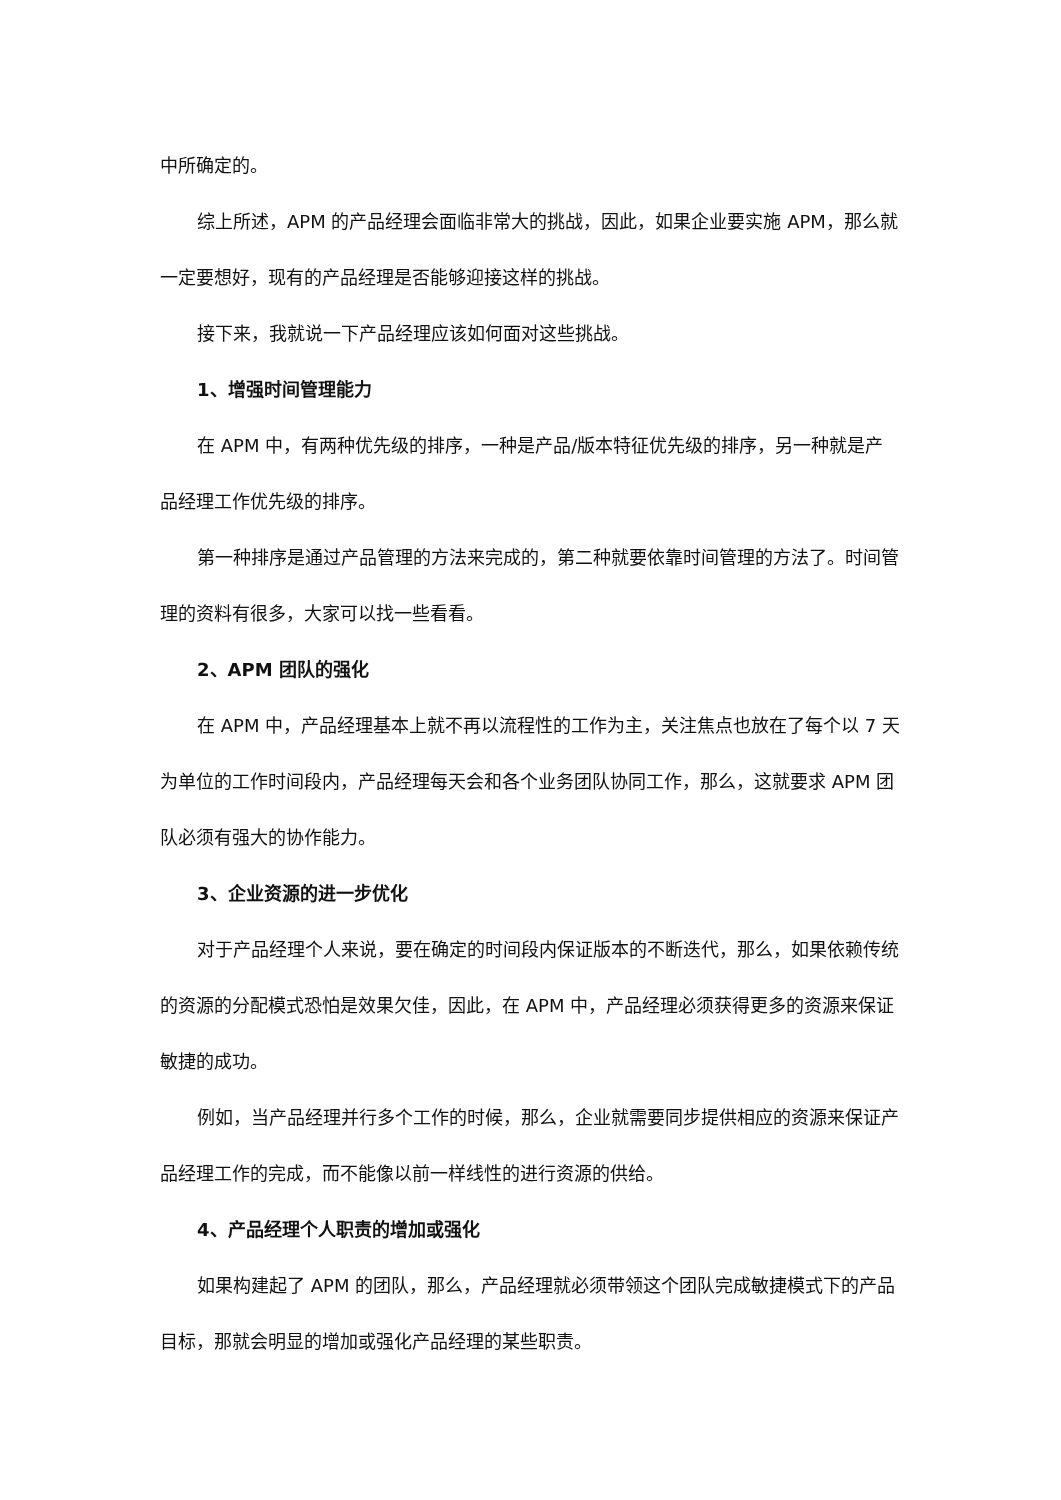中所确定的。
综上所述，APM 的产品经理会面临非常大的挑战，因此，如果企业要实施 APM，那么就一定要想好，现有的产品经理是否能够迎接这样的挑战。
接下来，我就说一下产品经理应该如何面对这些挑战。
1、增强时间管理能力
在 APM 中，有两种优先级的排序，一种是产品/版本特征优先级的排序，另一种就是产品经理工作优先级的排序。
第一种排序是通过产品管理的方法来完成的，第二种就要依靠时间管理的方法了。时间管理的资料有很多，大家可以找一些看看。
2、APM 团队的强化
在 APM 中，产品经理基本上就不再以流程性的工作为主，关注焦点也放在了每个以 7 天为单位的工作时间段内，产品经理每天会和各个业务团队协同工作，那么，这就要求 APM 团队必须有强大的协作能力。
3、企业资源的进一步优化
对于产品经理个人来说，要在确定的时间段内保证版本的不断迭代，那么，如果依赖传统的资源的分配模式恐怕是效果欠佳，因此，在 APM 中，产品经理必须获得更多的资源来保证敏捷的成功。
例如，当产品经理并行多个工作的时候，那么，企业就需要同步提供相应的资源来保证产品经理工作的完成，而不能像以前一样线性的进行资源的供给。
4、产品经理个人职责的增加或强化
如果构建起了 APM 的团队，那么，产品经理就必须带领这个团队完成敏捷模式下的产品目标，那就会明显的增加或强化产品经理的某些职责。